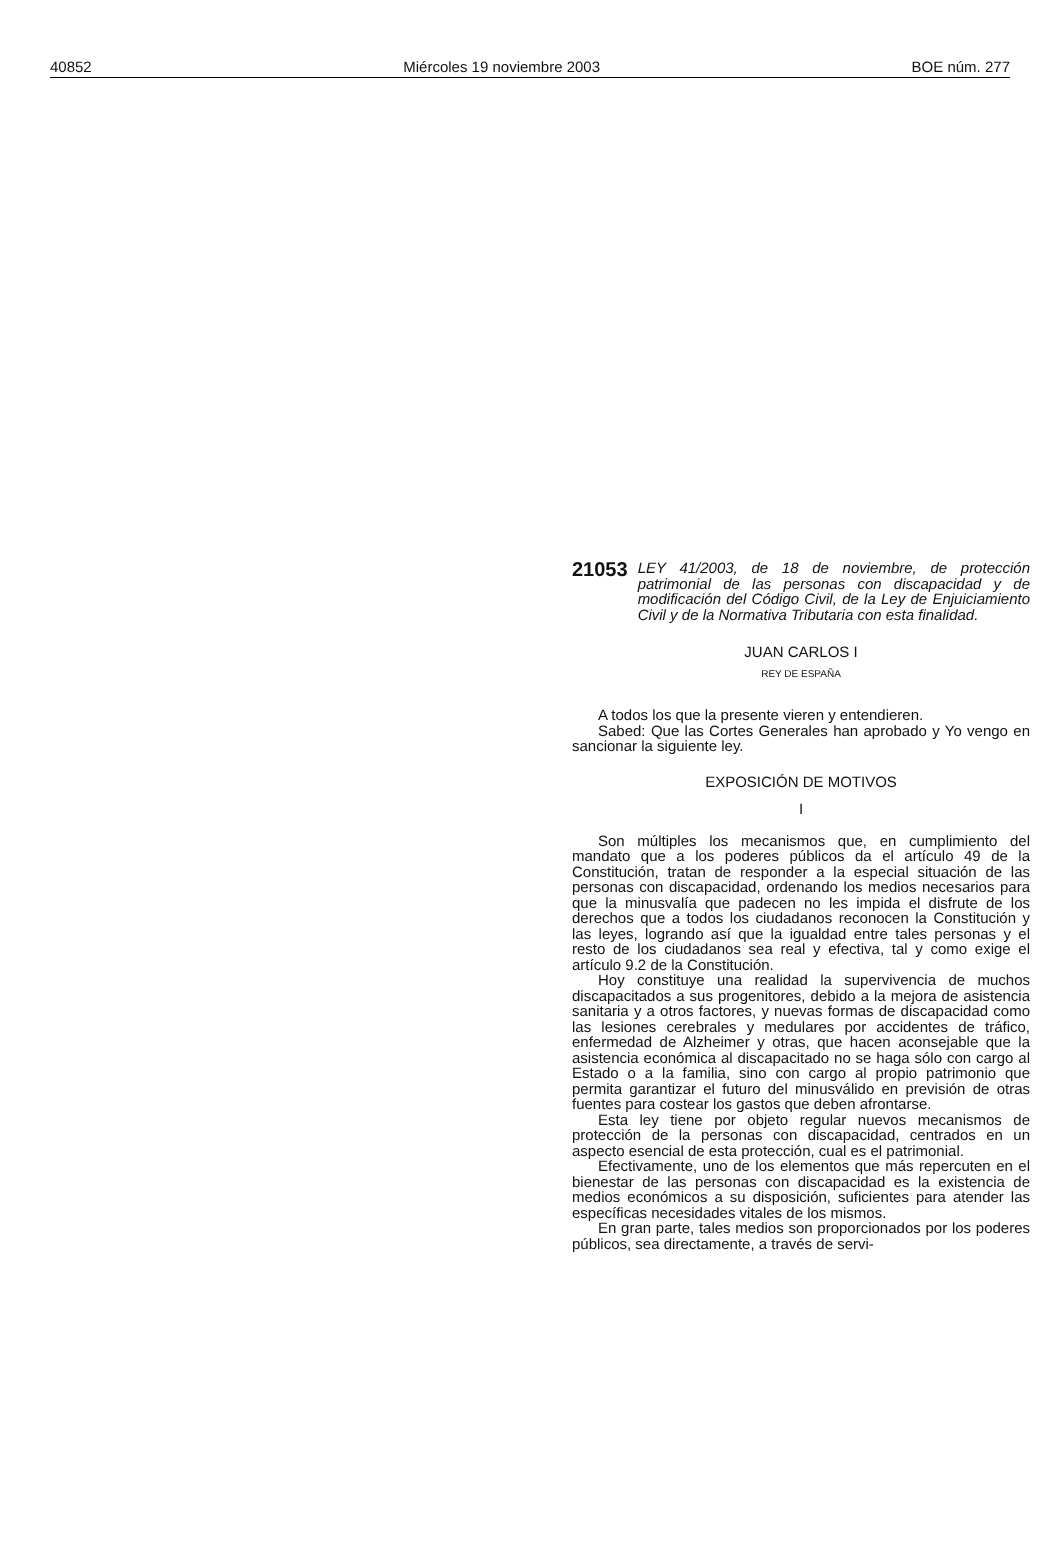40852 Miércoles 19 noviembre 2003 BOE núm. 277
21053 LEY 41/2003, de 18 de noviembre, de protección patrimonial de las personas con discapacidad y de modificación del Código Civil, de la Ley de Enjuiciamiento Civil y de la Normativa Tributaria con esta finalidad.
JUAN CARLOS I
REY DE ESPAÑA
A todos los que la presente vieren y entendieren.
Sabed: Que las Cortes Generales han aprobado y Yo vengo en sancionar la siguiente ley.
EXPOSICIÓN DE MOTIVOS
I
Son múltiples los mecanismos que, en cumplimiento del mandato que a los poderes públicos da el artículo 49 de la Constitución, tratan de responder a la especial situación de las personas con discapacidad, ordenando los medios necesarios para que la minusvalía que padecen no les impida el disfrute de los derechos que a todos los ciudadanos reconocen la Constitución y las leyes, logrando así que la igualdad entre tales personas y el resto de los ciudadanos sea real y efectiva, tal y como exige el artículo 9.2 de la Constitución.
Hoy constituye una realidad la supervivencia de muchos discapacitados a sus progenitores, debido a la mejora de asistencia sanitaria y a otros factores, y nuevas formas de discapacidad como las lesiones cerebrales y medulares por accidentes de tráfico, enfermedad de Alzheimer y otras, que hacen aconsejable que la asistencia económica al discapacitado no se haga sólo con cargo al Estado o a la familia, sino con cargo al propio patrimonio que permita garantizar el futuro del minusválido en previsión de otras fuentes para costear los gastos que deben afrontarse.
Esta ley tiene por objeto regular nuevos mecanismos de protección de la personas con discapacidad, centrados en un aspecto esencial de esta protección, cual es el patrimonial.
Efectivamente, uno de los elementos que más repercuten en el bienestar de las personas con discapacidad es la existencia de medios económicos a su disposición, suficientes para atender las específicas necesidades vitales de los mismos.
En gran parte, tales medios son proporcionados por los poderes públicos, sea directamente, a través de servi-